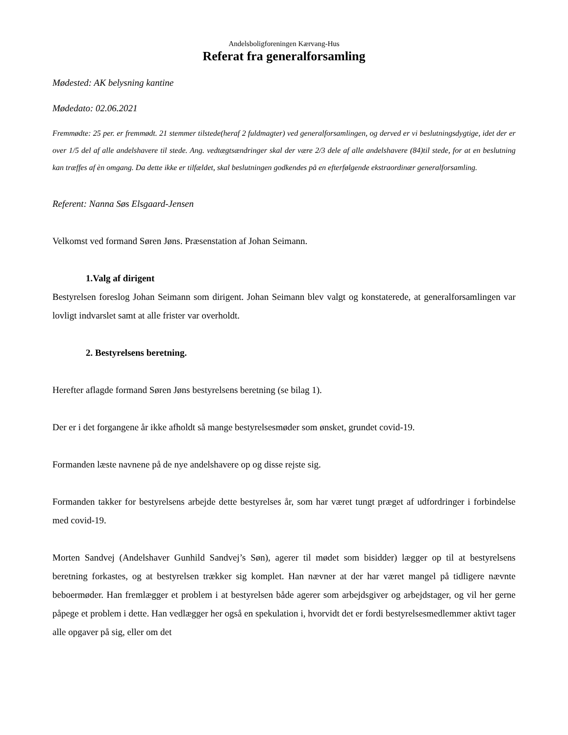Andelsboligforeningen Kærvang-Hus
Referat fra generalforsamling
Mødested: AK belysning kantine
Mødedato: 02.06.2021
Fremmødte: 25 per. er fremmødt. 21 stemmer tilstede(heraf 2 fuldmagter) ved generalforsamlingen, og derved er vi beslutningsdygtige, idet der er over 1/5 del af alle andelshavere til stede. Ang. vedtægtsændringer skal der være 2/3 dele af alle andelshavere (84)til stede, for at en beslutning kan træffes af èn omgang. Da dette ikke er tilfældet, skal beslutningen godkendes på en efterfølgende ekstraordinær generalforsamling.
Referent: Nanna Søs Elsgaard-Jensen
Velkomst ved formand Søren Jøns. Præsenstation af Johan Seimann.
1.Valg af dirigent
Bestyrelsen foreslog Johan Seimann som dirigent. Johan Seimann blev valgt og konstaterede, at generalforsamlingen var lovligt indvarslet samt at alle frister var overholdt.
2. Bestyrelsens beretning.
Herefter aflagde formand Søren Jøns bestyrelsens beretning (se bilag 1).
Der er i det forgangene år ikke afholdt så mange bestyrelsesmøder som ønsket, grundet covid-19.
Formanden læste navnene på de nye andelshavere op og disse rejste sig.
Formanden takker for bestyrelsens arbejde dette bestyrelses år, som har været tungt præget af udfordringer i forbindelse med covid-19.
Morten Sandvej (Andelshaver Gunhild Sandvej’s Søn), agerer til mødet som bisidder) lægger op til at bestyrelsens beretning forkastes, og at bestyrelsen trækker sig komplet. Han nævner at der har været mangel på tidligere nævnte beboermøder. Han fremlægger et problem i at bestyrelsen både agerer som arbejdsgiver og arbejdstager, og vil her gerne påpege et problem i dette. Han vedlægger her også en spekulation i, hvorvidt det er fordi bestyrelsesmedlemmer aktivt tager alle opgaver på sig, eller om det